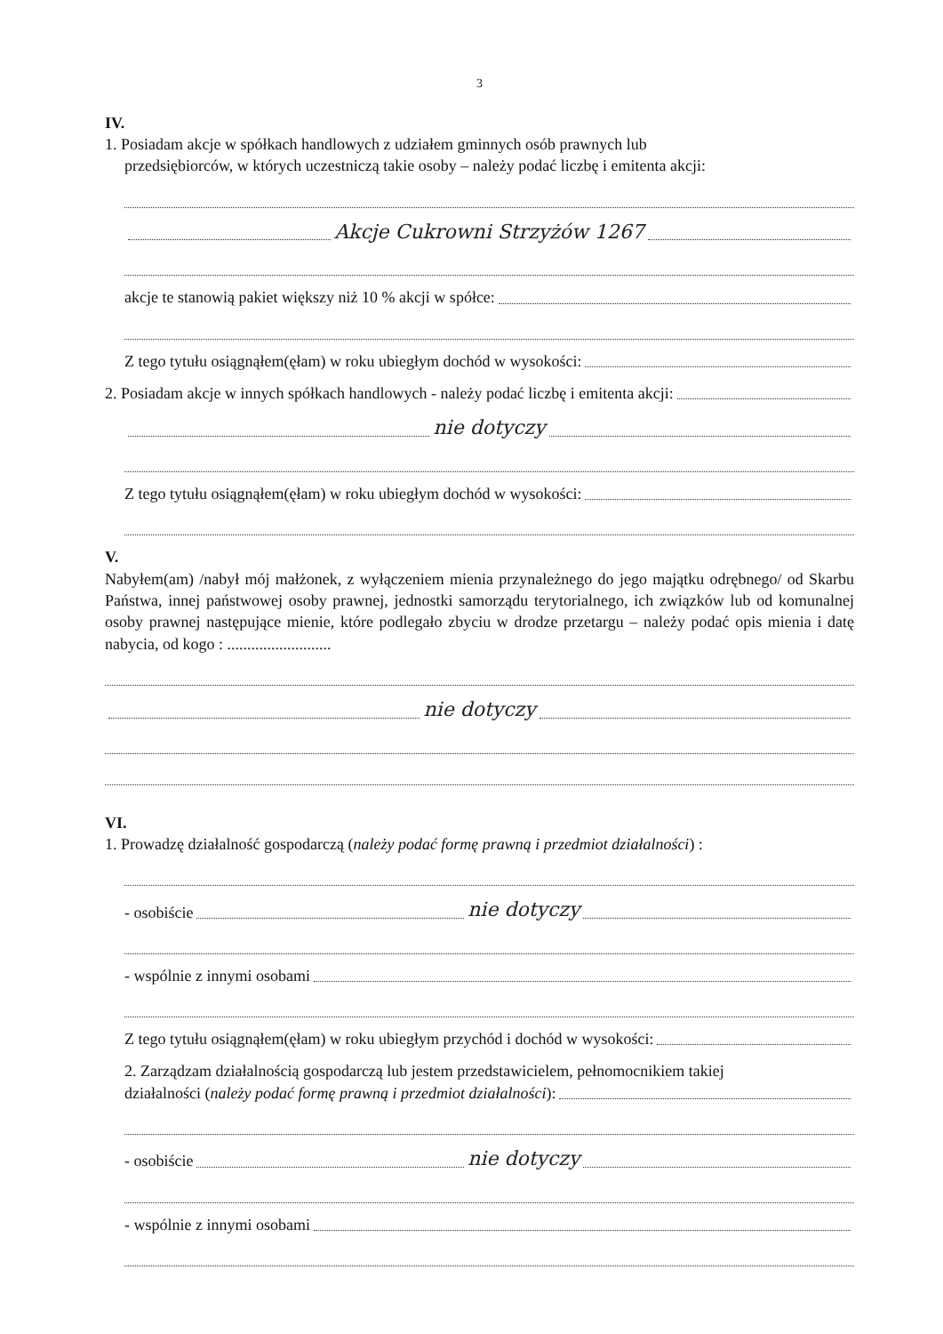3
IV.
1. Posiadam akcje w spółkach handlowych z udziałem gminnych osób prawnych lub
przedsiębiorców, w których uczestniczą takie osoby – należy podać liczbę i emitenta akcji:
Akcje Cukrowni Strzyżów 1267
akcje te stanowią pakiet większy niż 10 % akcji w spółce:
Z tego tytułu osiągnąłem(ęłam) w roku ubiegłym dochód w wysokości:
2. Posiadam akcje w innych spółkach handlowych - należy podać liczbę i emitenta akcji:
nie dotyczy
Z tego tytułu osiągnąłem(ęłam) w roku ubiegłym dochód w wysokości:
V.
Nabyłem(am) /nabył mój małżonek, z wyłączeniem mienia przynależnego do jego majątku odrębnego/ od Skarbu Państwa, innej państwowej osoby prawnej, jednostki samorządu terytorialnego, ich związków lub od komunalnej osoby prawnej następujące mienie, które podlegało zbyciu w drodze przetargu – należy podać opis mienia i datę nabycia, od kogo : ..........................
nie dotyczy
VI.
1. Prowadzę działalność gospodarczą (należy podać formę prawną i przedmiot działalności) :
- osobiście nie dotyczy
- wspólnie z innymi osobami
Z tego tytułu osiągnąłem(ęłam) w roku ubiegłym przychód i dochód w wysokości:
2. Zarządzam działalnością gospodarczą lub jestem przedstawicielem, pełnomocnikiem takiej
działalności (należy podać formę prawną i przedmiot działalności):
- osobiście nie dotyczy
- wspólnie z innymi osobami